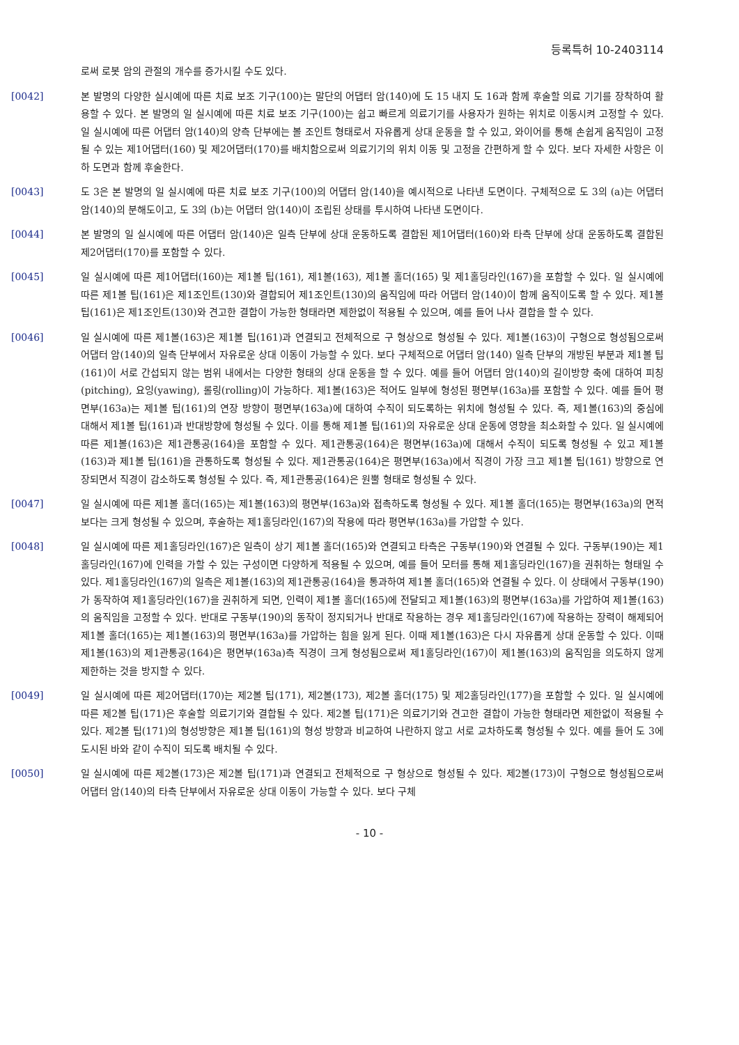등록특허 10-2403114
로써 로봇 암의 관절의 개수를 증가시킬 수도 있다.
[0042] 본 발명의 다양한 실시예에 따른 치료 보조 기구(100)는 말단의 어댑터 암(140)에 도 15 내지 도 16과 함께 후술할 의료 기기를 장착하여 활용할 수 있다. 본 발명의 일 실시예에 따른 치료 보조 기구(100)는 쉽고 빠르게 의료기기를 사용자가 원하는 위치로 이동시켜 고정할 수 있다. 일 실시예에 따른 어댑터 암(140)의 양측 단부에는 볼 조인트 형태로서 자유롭게 상대 운동을 할 수 있고, 와이어를 통해 손쉽게 움직임이 고정될 수 있는 제1어댑터(160) 및 제2어댑터(170)를 배치함으로써 의료기기의 위치 이동 및 고정을 간편하게 할 수 있다. 보다 자세한 사항은 이하 도면과 함께 후술한다.
[0043] 도 3은 본 발명의 일 실시예에 따른 치료 보조 기구(100)의 어댑터 암(140)을 예시적으로 나타낸 도면이다. 구체적으로 도 3의 (a)는 어댑터 암(140)의 분해도이고, 도 3의 (b)는 어댑터 암(140)이 조립된 상태를 투시하여 나타낸 도면이다.
[0044] 본 발명의 일 실시예에 따른 어댑터 암(140)은 일측 단부에 상대 운동하도록 결합된 제1어댑터(160)와 타측 단부에 상대 운동하도록 결합된 제2어댑터(170)를 포함할 수 있다.
[0045] 일 실시예에 따른 제1어댑터(160)는 제1볼 팁(161), 제1볼(163), 제1볼 홀더(165) 및 제1홀딩라인(167)을 포함할 수 있다. 일 실시예에 따른 제1볼 팁(161)은 제1조인트(130)와 결합되어 제1조인트(130)의 움직임에 따라 어댑터 암(140)이 함께 움직이도록 할 수 있다. 제1볼 팁(161)은 제1조인트(130)와 견고한 결합이 가능한 형태라면 제한없이 적용될 수 있으며, 예를 들어 나사 결합을 할 수 있다.
[0046] 일 실시예에 따른 제1볼(163)은 제1볼 팁(161)과 연결되고 전체적으로 구 형상으로 형성될 수 있다. 제1볼(163)이 구형으로 형성됨으로써 어댑터 암(140)의 일측 단부에서 자유로운 상대 이동이 가능할 수 있다. 보다 구체적으로 어댑터 암(140) 일측 단부의 개방된 부분과 제1볼 팁(161)이 서로 간섭되지 않는 범위 내에서는 다양한 형태의 상대 운동을 할 수 있다. 예를 들어 어댑터 암(140)의 길이방향 축에 대하여 피칭(pitching), 요잉(yawing), 롤링(rolling)이 가능하다. 제1볼(163)은 적어도 일부에 형성된 평면부(163a)를 포함할 수 있다. 예를 들어 평면부(163a)는 제1볼 팁(161)의 연장 방향이 평면부(163a)에 대하여 수직이 되도록하는 위치에 형성될 수 있다. 즉, 제1볼(163)의 중심에 대해서 제1볼 팁(161)과 반대방향에 형성될 수 있다. 이를 통해 제1볼 팁(161)의 자유로운 상대 운동에 영향을 최소화할 수 있다. 일 실시예에 따른 제1볼(163)은 제1관통공(164)을 포함할 수 있다. 제1관통공(164)은 평면부(163a)에 대해서 수직이 되도록 형성될 수 있고 제1볼(163)과 제1볼 팁(161)을 관통하도록 형성될 수 있다. 제1관통공(164)은 평면부(163a)에서 직경이 가장 크고 제1볼 팁(161) 방향으로 연장되면서 직경이 감소하도록 형성될 수 있다. 즉, 제1관통공(164)은 원뿔 형태로 형성될 수 있다.
[0047] 일 실시예에 따른 제1볼 홀더(165)는 제1볼(163)의 평면부(163a)와 접촉하도록 형성될 수 있다. 제1볼 홀더(165)는 평면부(163a)의 면적보다는 크게 형성될 수 있으며, 후술하는 제1홀딩라인(167)의 작용에 따라 평면부(163a)를 가압할 수 있다.
[0048] 일 실시예에 따른 제1홀딩라인(167)은 일측이 상기 제1볼 홀더(165)와 연결되고 타측은 구동부(190)와 연결될 수 있다. 구동부(190)는 제1홀딩라인(167)에 인력을 가할 수 있는 구성이면 다양하게 적용될 수 있으며, 예를 들어 모터를 통해 제1홀딩라인(167)을 권취하는 형태일 수 있다. 제1홀딩라인(167)의 일측은 제1볼(163)의 제1관통공(164)을 통과하여 제1볼 홀더(165)와 연결될 수 있다. 이 상태에서 구동부(190)가 동작하여 제1홀딩라인(167)을 권취하게 되면, 인력이 제1볼 홀더(165)에 전달되고 제1볼(163)의 평면부(163a)를 가압하여 제1볼(163)의 움직임을 고정할 수 있다. 반대로 구동부(190)의 동작이 정지되거나 반대로 작용하는 경우 제1홀딩라인(167)에 작용하는 장력이 해제되어 제1볼 홀더(165)는 제1볼(163)의 평면부(163a)를 가압하는 힘을 잃게 된다. 이때 제1볼(163)은 다시 자유롭게 상대 운동할 수 있다. 이때 제1볼(163)의 제1관통공(164)은 평면부(163a)측 직경이 크게 형성됨으로써 제1홀딩라인(167)이 제1볼(163)의 움직임을 의도하지 않게 제한하는 것을 방지할 수 있다.
[0049] 일 실시예에 따른 제2어댑터(170)는 제2볼 팁(171), 제2볼(173), 제2볼 홀더(175) 및 제2홀딩라인(177)을 포함할 수 있다. 일 실시예에 따른 제2볼 팁(171)은 후술할 의료기기와 결합될 수 있다. 제2볼 팁(171)은 의료기기와 견고한 결합이 가능한 형태라면 제한없이 적용될 수 있다. 제2볼 팁(171)의 형성방향은 제1볼 팁(161)의 형성 방향과 비교하여 나란하지 않고 서로 교차하도록 형성될 수 있다. 예를 들어 도 3에 도시된 바와 같이 수직이 되도록 배치될 수 있다.
[0050] 일 실시예에 따른 제2볼(173)은 제2볼 팁(171)과 연결되고 전체적으로 구 형상으로 형성될 수 있다. 제2볼(173)이 구형으로 형성됨으로써 어댑터 암(140)의 타측 단부에서 자유로운 상대 이동이 가능할 수 있다. 보다 구체
- 10 -